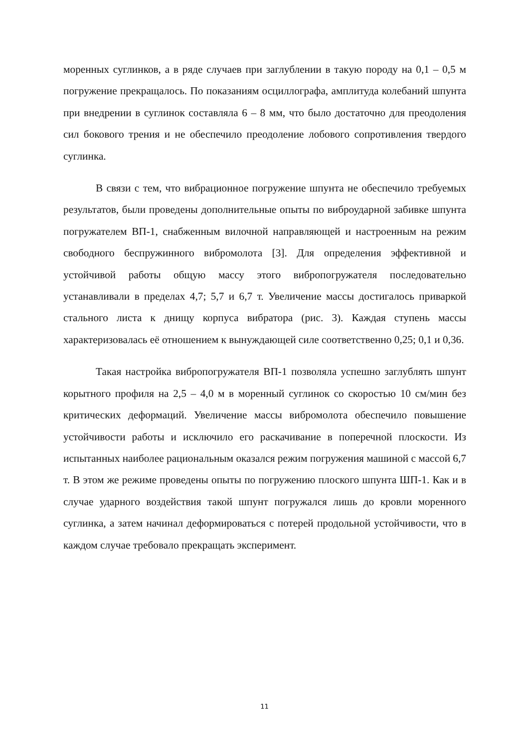моренных суглинков, а в ряде случаев при заглублении в такую породу на 0,1 – 0,5 м погружение прекращалось. По показаниям осциллографа, амплитуда колебаний шпунта при внедрении в суглинок составляла 6 – 8 мм, что было достаточно для преодоления сил бокового трения и не обеспечило преодоление лобового сопротивления твердого суглинка.
В связи с тем, что вибрационное погружение шпунта не обеспечило требуемых результатов, были проведены дополнительные опыты по виброударной забивке шпунта погружателем ВП-1, снабженным вилочной направляющей и настроенным на режим свободного беспружинного вибромолота [3]. Для определения эффективной и устойчивой работы общую массу этого вибропогружателя последовательно устанавливали в пределах 4,7; 5,7 и 6,7 т. Увеличение массы достигалось приваркой стального листа к днищу корпуса вибратора (рис. 3). Каждая ступень массы характеризовалась её отношением к вынуждающей силе соответственно 0,25; 0,1 и 0,36.
Такая настройка вибропогружателя ВП-1 позволяла успешно заглублять шпунт корытного профиля на 2,5 – 4,0 м в моренный суглинок со скоростью 10 см/мин без критических деформаций. Увеличение массы вибромолота обеспечило повышение устойчивости работы и исключило его раскачивание в поперечной плоскости. Из испытанных наиболее рациональным оказался режим погружения машиной с массой 6,7 т. В этом же режиме проведены опыты по погружению плоского шпунта ШП-1. Как и в случае ударного воздействия такой шпунт погружался лишь до кровли моренного суглинка, а затем начинал деформироваться с потерей продольной устойчивости, что в каждом случае требовало прекращать эксперимент.
11